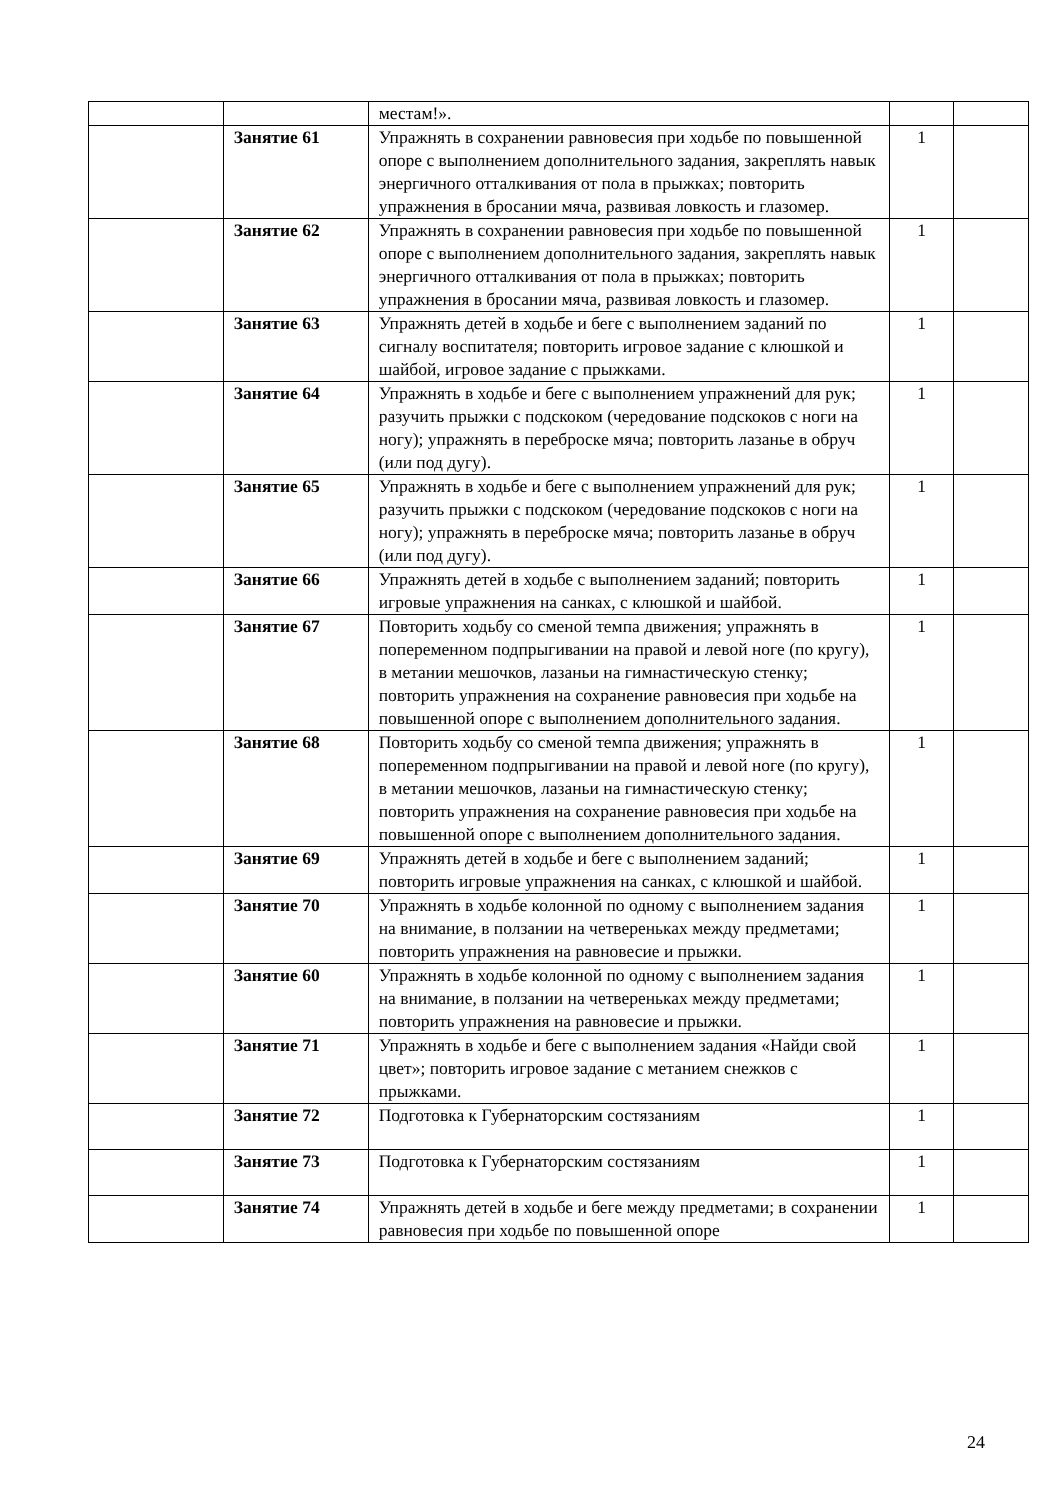| | | местам!». | | |
| | Занятие 61 | Упражнять в сохранении равновесия при ходьбе по повышенной опоре с выполнением дополнительного задания, закреплять навык энергичного отталкивания от пола в прыжках; повторить упражнения в бросании мяча, развивая ловкость и глазомер. | 1 | |
| | Занятие 62 | Упражнять в сохранении равновесия при ходьбе по повышенной опоре с выполнением дополнительного задания, закреплять навык энергичного отталкивания от пола в прыжках; повторить упражнения в бросании мяча, развивая ловкость и глазомер. | 1 | |
| | Занятие 63 | Упражнять детей в ходьбе и беге с выполнением заданий по сигналу воспитателя; повторить игровое задание с клюшкой и шайбой, игровое задание с прыжками. | 1 | |
| | Занятие 64 | Упражнять в ходьбе и беге с выполнением упражнений для рук; разучить прыжки с подскоком (чередование подскоков с ноги на ногу); упражнять в переброске мяча; повторить лазанье в обруч (или под дугу). | 1 | |
| | Занятие 65 | Упражнять в ходьбе и беге с выполнением упражнений для рук; разучить прыжки с подскоком (чередование подскоков с ноги на ногу); упражнять в переброске мяча; повторить лазанье в обруч (или под дугу). | 1 | |
| | Занятие 66 | Упражнять детей в ходьбе с выполнением заданий; повторить игровые упражнения на санках, с клюшкой и шайбой. | 1 | |
| | Занятие 67 | Повторить ходьбу со сменой темпа движения; упражнять в попеременном подпрыгивании на правой и левой ноге (по кругу), в метании мешочков, лазаньи на гимнастическую стенку; повторить упражнения на сохранение равновесия при ходьбе на повышенной опоре с выполнением дополнительного задания. | 1 | |
| | Занятие 68 | Повторить ходьбу со сменой темпа движения; упражнять в попеременном подпрыгивании на правой и левой ноге (по кругу), в метании мешочков, лазаньи на гимнастическую стенку; повторить упражнения на сохранение равновесия при ходьбе на повышенной опоре с выполнением дополнительного задания. | 1 | |
| | Занятие 69 | Упражнять детей в ходьбе и беге с выполнением заданий; повторить игровые упражнения на санках, с клюшкой и шайбой. | 1 | |
| | Занятие 70 | Упражнять в ходьбе колонной по одному с выполнением задания на внимание, в ползании на четвереньках между предметами; повторить упражнения на равновесие и прыжки. | 1 | |
| | Занятие 60 | Упражнять в ходьбе колонной по одному с выполнением задания на внимание, в ползании на четвереньках между предметами; повторить упражнения на равновесие и прыжки. | 1 | |
| | Занятие 71 | Упражнять в ходьбе и беге с выполнением задания «Найди свой цвет»; повторить игровое задание с метанием снежков с прыжками. | 1 | |
| | Занятие 72 | Подготовка к Губернаторским состязаниям | 1 | |
| | Занятие 73 | Подготовка к Губернаторским состязаниям | 1 | |
| | Занятие 74 | Упражнять детей в ходьбе и беге между предметами; в сохранении равновесия при ходьбе по повышенной опоре | 1 | |
24